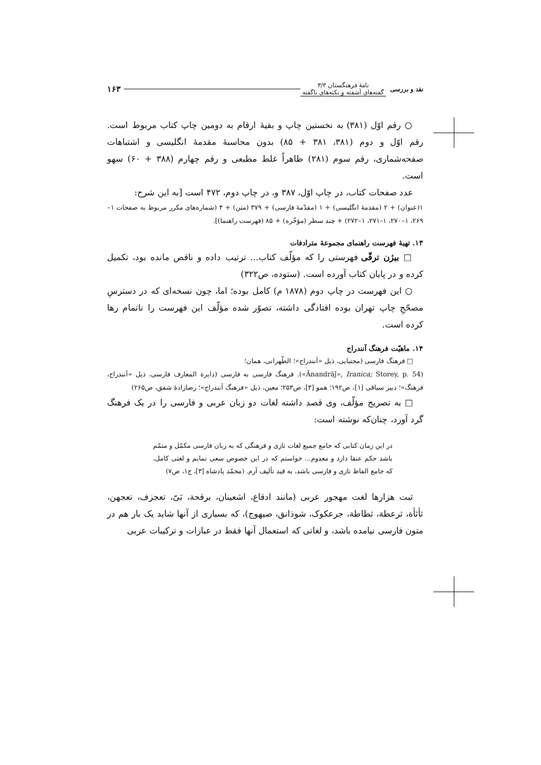نقد و بررسی نامهٔ فرهنگستان ۳/۳
گفته‌های آشفته و نکته‌های ناگفته ۱۶۳
○ رقم اوّل (۳۸۱) به نخستین چاپ و بقیهٔ ارقام به دومین چاپ کتاب مربوط است. رقم اوّل و دوم (۳۸۱، ۳۸۱ + ۸۵) بدون محاسبهٔ مقدمهٔ انگلیسی و اشتباهات صفحه‌شماری، رقم سوم (۲۸۱) ظاهراً غلط مطبعی و رقم چهارم (۳۸۸ + ۶۰) سهو است.
عدد صفحات کتاب، در چاپ اوّل، ۳۸۷ و، در چاپ دوم، ۴۷۲ است [به این شرح:
۱(عنوان) + ۲ (مقدمهٔ انگلیسی) + ۱ (مقدّمهٔ فارسی) + ۳۷۹ (متن) + ۴ (شماره‌های مکرر مربوط به صفحات ۱–۲۶۹، ۱–۲۷۰، ۱–۲۷۱، ۱–۲۷۲) + چند سطر (مؤخّره) + ۸۵ (فهرست راهنما)].
۱۳. تهیهٔ فهرست راهنمای مجموعهٔ مترادفات
□ بیژن ترقّی فهرستی را که مؤلّف کتاب... ترتیب داده و ناقص مانده بود، تکمیل کرده و در پایان کتاب آورده است. (ستوده، ص۳۲۲)
○ این فهرست در چاپ دوم (۱۸۷۸ م) کامل بوده؛ اما، چون نسخه‌ای که در دسترسِ مصحّحِ چاپ تهران بوده افتادگی داشته، تصوّر شده مؤلّف این فهرست را ناتمام رها کرده است.
۱۴. ماهیّت فرهنگ آنندراج
□ فرهنگ فارسی (مجتبایی، ذیل «آنندراج»؛ الطّهرانی، همان؛
(«Ānandrāǰ», Iranica; Storey, p. 54). فرهنگ فارسی به فارسی (دایرة المعارف فارسی، ذیل «آنندراج، فرهنگ»؛ دبیر سیاقی [۱]، ص۱۹۲؛ همو [۳]، ص۲۵۳؛ معین، ذیل «فرهنگ آنندراج»؛ رضازادهٔ شفق، ص۲۶۵)
□ به تصریح مؤلّف، وی قصد داشته لغات دو زبان عربی و فارسی را در یک فرهنگ گرد آورد، چنان‌که نوشته است:
در این زمان کتابی که جامع جمیع لغات تازی و فرهنگی که به زبان فارسی مکمّل و متمّم باشد حکم عنقا دارد و معدوم... خواستم که در این خصوص سعی نمایم و لغتی کامل، که جامع الفاظ تازی و فارسی باشد، به قید تألیف آرم. (محمّد پادشاه [۳]، ج۱، ص۷)
ثبت هزارها لغت مهجور عربی (مانند ادقاع، اشعینان، برقحة، بَیّ، تعجزف، تعجهن، ثأثأة، ثرعطة، ثطاطة، جرعکوک، شوذانق، صیهوج)، که بسیاری از آنها شاید یک بار هم در متون فارسی نیامده باشد، و لغاتی که استعمال آنها فقط در عبارات و ترکیبات عربی